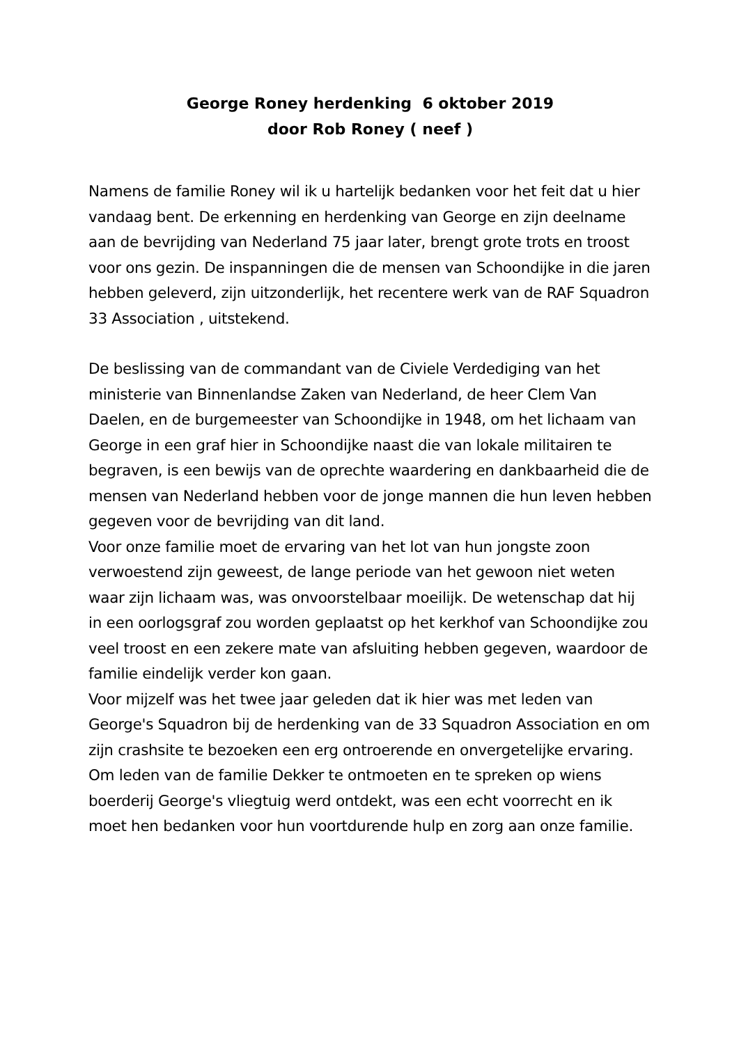George Roney herdenking 6 oktober 2019
door Rob Roney ( neef )
Namens de familie Roney wil ik u hartelijk bedanken voor het feit dat u hier vandaag bent. De erkenning en herdenking van George en zijn deelname aan de bevrijding van Nederland 75 jaar later, brengt grote trots en troost voor ons gezin. De inspanningen die de mensen van Schoondijke in die jaren hebben geleverd, zijn uitzonderlijk, het recentere werk van de RAF Squadron 33 Association , uitstekend.
De beslissing van de commandant van de Civiele Verdediging van het ministerie van Binnenlandse Zaken van Nederland, de heer Clem Van Daelen, en de burgemeester van Schoondijke in 1948, om het lichaam van George in een graf hier in Schoondijke naast die van lokale militairen te begraven, is een bewijs van de oprechte waardering en dankbaarheid die de mensen van Nederland hebben voor de jonge mannen die hun leven hebben gegeven voor de bevrijding van dit land.
Voor onze familie moet de ervaring van het lot van hun jongste zoon verwoestend zijn geweest, de lange periode van het gewoon niet weten waar zijn lichaam was, was onvoorstelbaar moeilijk. De wetenschap dat hij in een oorlogsgraf zou worden geplaatst op het kerkhof van Schoondijke zou veel troost en een zekere mate van afsluiting hebben gegeven, waardoor de familie eindelijk verder kon gaan.
Voor mijzelf was het twee jaar geleden dat ik hier was met leden van George's Squadron bij de herdenking van de 33 Squadron Association en om zijn crashsite te bezoeken een erg ontroerende en onvergetelijke ervaring. Om leden van de familie Dekker te ontmoeten en te spreken op wiens boerderij George's vliegtuig werd ontdekt, was een echt voorrecht en ik moet hen bedanken voor hun voortdurende hulp en zorg aan onze familie.